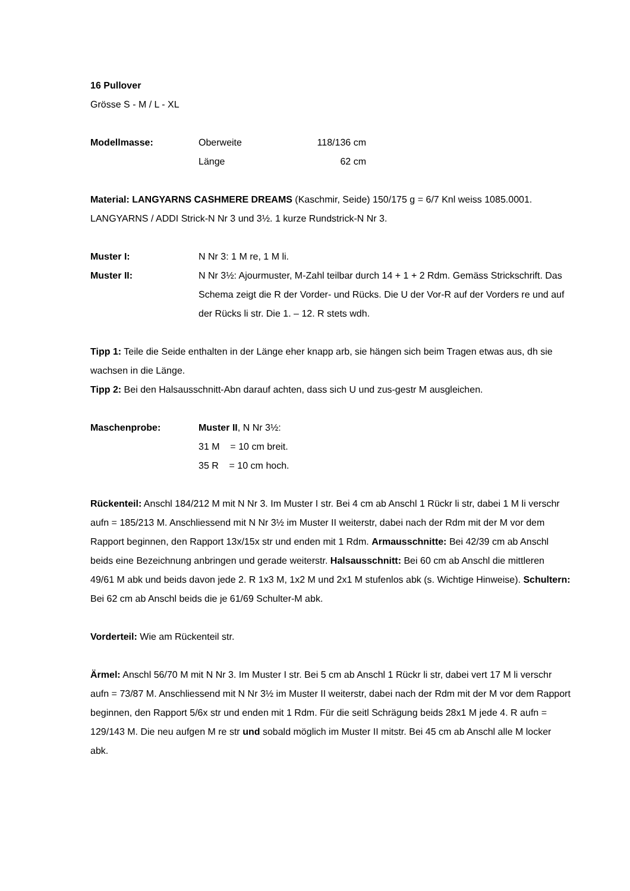16 Pullover
Grösse S - M / L - XL
Modellmasse: Oberweite 118/136 cm
Länge 62 cm
Material: LANGYARNS CASHMERE DREAMS (Kaschmir, Seide) 150/175 g = 6/7 Knl weiss 1085.0001. LANGYARNS / ADDI Strick-N Nr 3 und 3½. 1 kurze Rundstrick-N Nr 3.
Muster I: N Nr 3: 1 M re, 1 M li.
Muster II: N Nr 3½: Ajourmuster, M-Zahl teilbar durch 14 + 1 + 2 Rdm. Gemäss Strickschrift. Das Schema zeigt die R der Vorder- und Rücks. Die U der Vor-R auf der Vorders re und auf der Rücks li str. Die 1. – 12. R stets wdh.
Tipp 1: Teile die Seide enthalten in der Länge eher knapp arb, sie hängen sich beim Tragen etwas aus, dh sie wachsen in die Länge.
Tipp 2: Bei den Halsausschnitt-Abn darauf achten, dass sich U und zus-gestr M ausgleichen.
Maschenprobe: Muster II, N Nr 3½:
31 M = 10 cm breit.
35 R = 10 cm hoch.
Rückenteil: Anschl 184/212 M mit N Nr 3. Im Muster I str. Bei 4 cm ab Anschl 1 Rückr li str, dabei 1 M li verschr aufn = 185/213 M. Anschliessend mit N Nr 3½ im Muster II weiterstr, dabei nach der Rdm mit der M vor dem Rapport beginnen, den Rapport 13x/15x str und enden mit 1 Rdm. Armausschnitte: Bei 42/39 cm ab Anschl beids eine Bezeichnung anbringen und gerade weiterstr. Halsausschnitt: Bei 60 cm ab Anschl die mittleren 49/61 M abk und beids davon jede 2. R 1x3 M, 1x2 M und 2x1 M stufenlos abk (s. Wichtige Hinweise). Schultern: Bei 62 cm ab Anschl beids die je 61/69 Schulter-M abk.
Vorderteil: Wie am Rückenteil str.
Ärmel: Anschl 56/70 M mit N Nr 3. Im Muster I str. Bei 5 cm ab Anschl 1 Rückr li str, dabei vert 17 M li verschr aufn = 73/87 M. Anschliessend mit N Nr 3½ im Muster II weiterstr, dabei nach der Rdm mit der M vor dem Rapport beginnen, den Rapport 5/6x str und enden mit 1 Rdm. Für die seitl Schrägung beids 28x1 M jede 4. R aufn = 129/143 M. Die neu aufgen M re str und sobald möglich im Muster II mitstr. Bei 45 cm ab Anschl alle M locker abk.